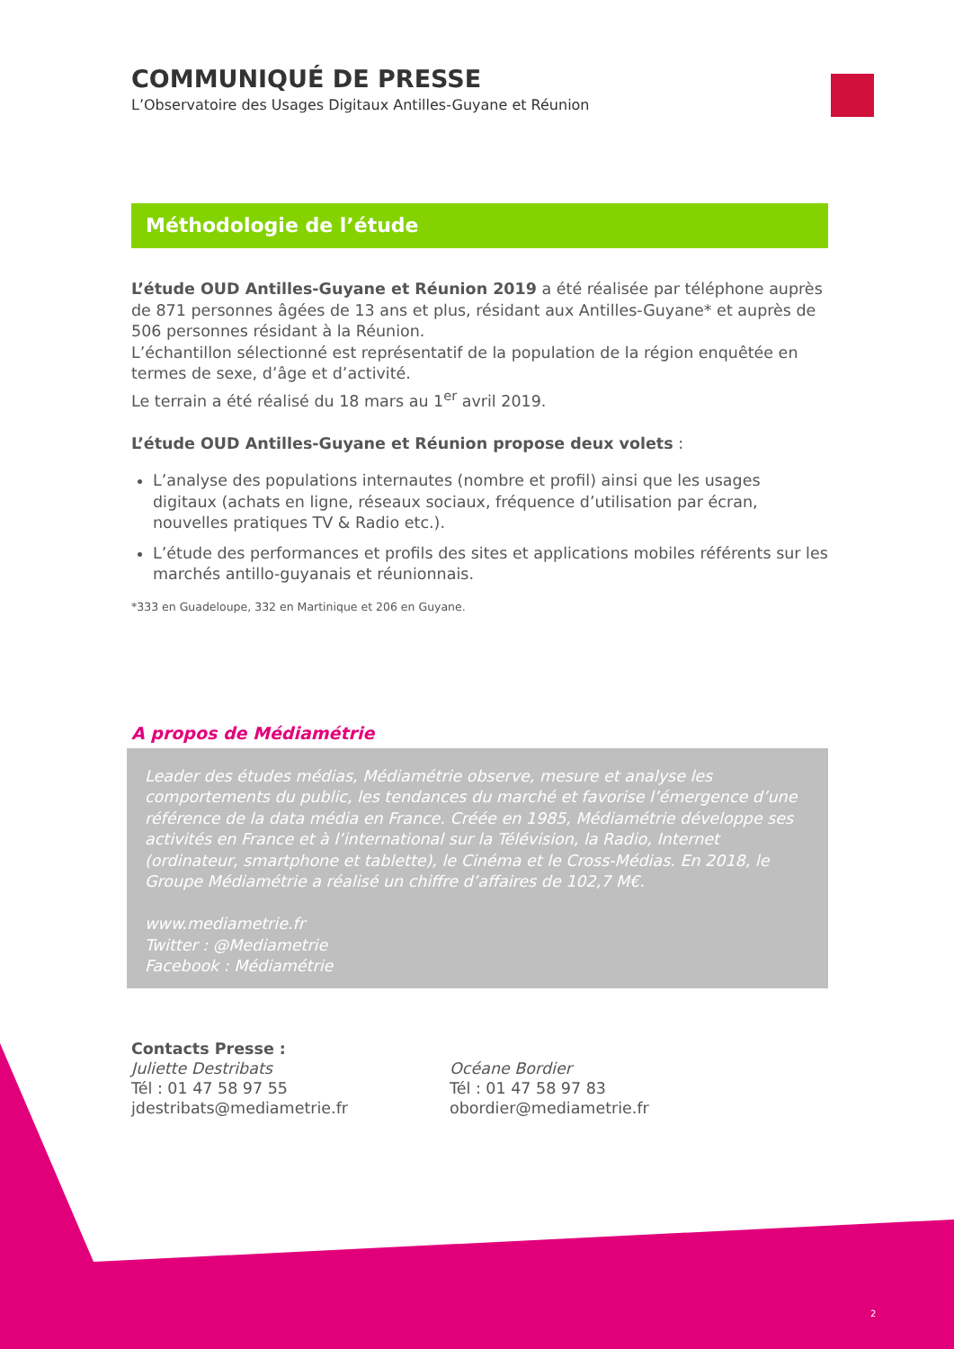COMMUNIQUÉ DE PRESSE
L’Observatoire des Usages Digitaux Antilles-Guyane et Réunion
Méthodologie de l’étude
L’étude OUD Antilles-Guyane et Réunion 2019 a été réalisée par téléphone auprès de 871 personnes âgées de 13 ans et plus, résidant aux Antilles-Guyane* et auprès de 506 personnes résidant à la Réunion.
L’échantillon sélectionné est représentatif de la population de la région enquêtée en termes de sexe, d’âge et d’activité.
Le terrain a été réalisé du 18 mars au 1<sup>er</sup> avril 2019.
L’étude OUD Antilles-Guyane et Réunion propose deux volets :
L’analyse des populations internautes (nombre et profil) ainsi que les usages digitaux (achats en ligne, réseaux sociaux, fréquence d’utilisation par écran, nouvelles pratiques TV & Radio etc.).
L’étude des performances et profils des sites et applications mobiles référents sur les marchés antillo-guyanais et réunionnais.
*333 en Guadeloupe, 332 en Martinique et 206 en Guyane.
A propos de Médiamétrie
Leader des études médias, Médiamétrie observe, mesure et analyse les comportements du public, les tendances du marché et favorise l’émergence d’une référence de la data média en France. Créée en 1985, Médiamétrie développe ses activités en France et à l’international sur la Télévision, la Radio, Internet (ordinateur, smartphone et tablette), le Cinéma et le Cross-Médias. En 2018, le Groupe Médiamétrie a réalisé un chiffre d’affaires de 102,7 M€.
www.mediametrie.fr
Twitter : @Mediametrie
Facebook : Médiamétrie
Contacts Presse :
Juliette Destribats
Tél : 01 47 58 97 55
jdestribats@mediametrie.fr
Océane Bordier
Tél : 01 47 58 97 83
obordier@mediametrie.fr
2